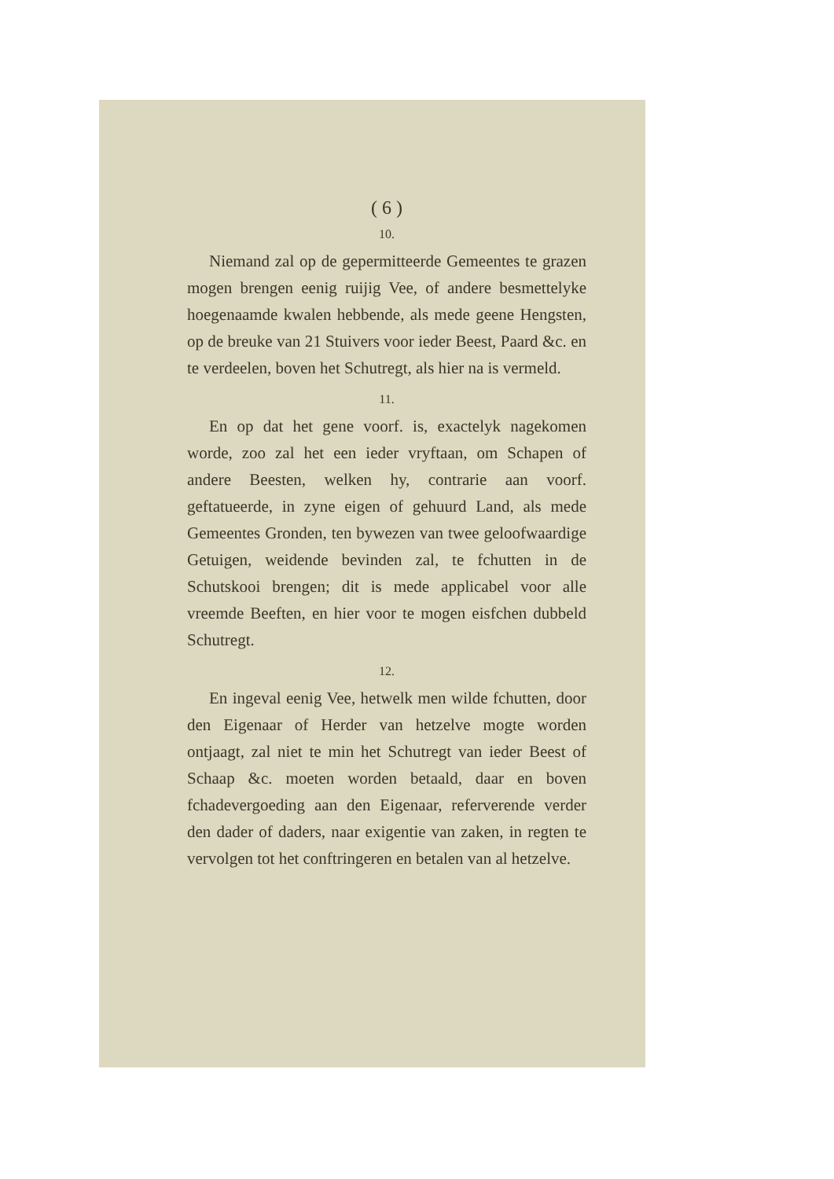( 6 )
10.
Niemand zal op de gepermitteerde Gemeentes te grazen mogen brengen eenig ruijig Vee, of andere besmettelyke hoegenaamde kwalen hebbende, als mede geene Hengsten, op de breuke van 21 Stuivers voor ieder Beest, Paard &c. en te verdeelen, boven het Schutregt, als hier na is vermeld.
11.
En op dat het gene voorf. is, exactelyk nagekomen worde, zoo zal het een ieder vryftaan, om Schapen of andere Beesten, welken hy, contrarie aan voorf. geftatueerde, in zyne eigen of gehuurd Land, als mede Gemeentes Gronden, ten bywezen van twee geloofwaardige Getuigen, weidende bevinden zal, te fchutten in de Schutskooi brengen; dit is mede applicabel voor alle vreemde Beeften, en hier voor te mogen eisfchen dubbeld Schutregt.
12.
En ingeval eenig Vee, hetwelk men wilde fchutten, door den Eigenaar of Herder van hetzelve mogte worden ontjaagt, zal niet te min het Schutregt van ieder Beest of Schaap &c. moeten worden betaald, daar en boven fchadevergoeding aan den Eigenaar, referverende verder den dader of daders, naar exigentie van zaken, in regten te vervolgen tot het conftringeren en betalen van al hetzelve.